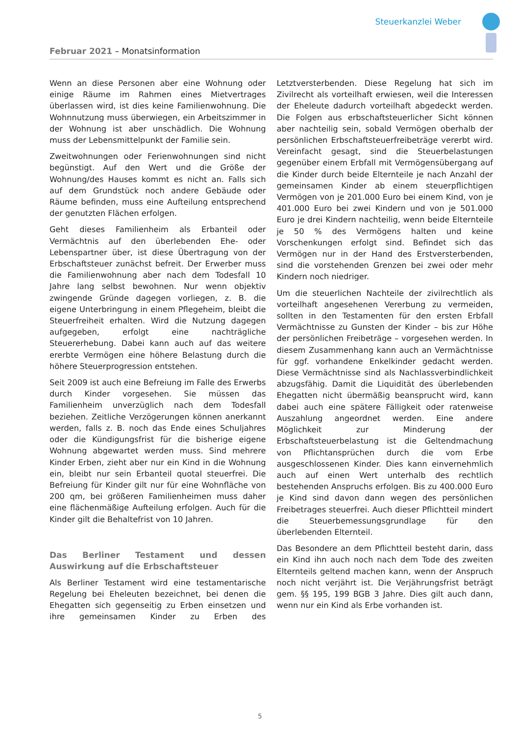Steuerkanzlei Weber
Februar 2021 – Monatsinformation
Wenn an diese Personen aber eine Wohnung oder einige Räume im Rahmen eines Mietvertrages überlassen wird, ist dies keine Familienwohnung. Die Wohnnutzung muss überwiegen, ein Arbeitszimmer in der Wohnung ist aber unschädlich. Die Wohnung muss der Lebensmittelpunkt der Familie sein.
Zweitwohnungen oder Ferienwohnungen sind nicht begünstigt. Auf den Wert und die Größe der Wohnung/des Hauses kommt es nicht an. Falls sich auf dem Grundstück noch andere Gebäude oder Räume befinden, muss eine Aufteilung entsprechend der genutzten Flächen erfolgen.
Geht dieses Familienheim als Erbanteil oder Vermächtnis auf den überlebenden Ehe- oder Lebenspartner über, ist diese Übertragung von der Erbschaftsteuer zunächst befreit. Der Erwerber muss die Familienwohnung aber nach dem Todesfall 10 Jahre lang selbst bewohnen. Nur wenn objektiv zwingende Gründe dagegen vorliegen, z. B. die eigene Unterbringung in einem Pflegeheim, bleibt die Steuerfreiheit erhalten. Wird die Nutzung dagegen aufgegeben, erfolgt eine nachträgliche Steuererhebung. Dabei kann auch auf das weitere ererbte Vermögen eine höhere Belastung durch die höhere Steuerprogression entstehen.
Seit 2009 ist auch eine Befreiung im Falle des Erwerbs durch Kinder vorgesehen. Sie müssen das Familienheim unverzüglich nach dem Todesfall beziehen. Zeitliche Verzögerungen können anerkannt werden, falls z. B. noch das Ende eines Schuljahres oder die Kündigungsfrist für die bisherige eigene Wohnung abgewartet werden muss. Sind mehrere Kinder Erben, zieht aber nur ein Kind in die Wohnung ein, bleibt nur sein Erbanteil quotal steuerfrei. Die Befreiung für Kinder gilt nur für eine Wohnfläche von 200 qm, bei größeren Familienheimen muss daher eine flächenmäßige Aufteilung erfolgen. Auch für die Kinder gilt die Behaltefrist von 10 Jahren.
Das Berliner Testament und dessen Auswirkung auf die Erbschaftsteuer
Als Berliner Testament wird eine testamentarische Regelung bei Eheleuten bezeichnet, bei denen die Ehegatten sich gegenseitig zu Erben einsetzen und ihre gemeinsamen Kinder zu Erben des Letztversterbenden. Diese Regelung hat sich im Zivilrecht als vorteilhaft erwiesen, weil die Interessen der Eheleute dadurch vorteilhaft abgedeckt werden. Die Folgen aus erbschaftsteuerlicher Sicht können aber nachteilig sein, sobald Vermögen oberhalb der persönlichen Erbschaftsteuerfreibeträge vererbt wird. Vereinfacht gesagt, sind die Steuerbelastungen gegenüber einem Erbfall mit Vermögensübergang auf die Kinder durch beide Elternteile je nach Anzahl der gemeinsamen Kinder ab einem steuerpflichtigen Vermögen von je 201.000 Euro bei einem Kind, von je 401.000 Euro bei zwei Kindern und von je 501.000 Euro je drei Kindern nachteilig, wenn beide Elternteile je 50 % des Vermögens halten und keine Vorschenkungen erfolgt sind. Befindet sich das Vermögen nur in der Hand des Erstversterbenden, sind die vorstehenden Grenzen bei zwei oder mehr Kindern noch niedriger.
Um die steuerlichen Nachteile der zivilrechtlich als vorteilhaft angesehenen Vererbung zu vermeiden, sollten in den Testamenten für den ersten Erbfall Vermächtnisse zu Gunsten der Kinder – bis zur Höhe der persönlichen Freibeträge – vorgesehen werden. In diesem Zusammenhang kann auch an Vermächtnisse für ggf. vorhandene Enkelkinder gedacht werden. Diese Vermächtnisse sind als Nachlassverbindlichkeit abzugsfähig. Damit die Liquidität des überlebenden Ehegatten nicht übermäßig beansprucht wird, kann dabei auch eine spätere Fälligkeit oder ratenweise Auszahlung angeordnet werden. Eine andere Möglichkeit zur Minderung der Erbschaftsteuerbelastung ist die Geltendmachung von Pflichtansprüchen durch die vom Erbe ausgeschlossenen Kinder. Dies kann einvernehmlich auch auf einen Wert unterhalb des rechtlich bestehenden Anspruchs erfolgen. Bis zu 400.000 Euro je Kind sind davon dann wegen des persönlichen Freibetrages steuerfrei. Auch dieser Pflichtteil mindert die Steuerbemessungsgrundlage für den überlebenden Elternteil.
Das Besondere an dem Pflichtteil besteht darin, dass ein Kind ihn auch noch nach dem Tode des zweiten Elternteils geltend machen kann, wenn der Anspruch noch nicht verjährt ist. Die Verjährungsfrist beträgt gem. §§ 195, 199 BGB 3 Jahre. Dies gilt auch dann, wenn nur ein Kind als Erbe vorhanden ist.
5